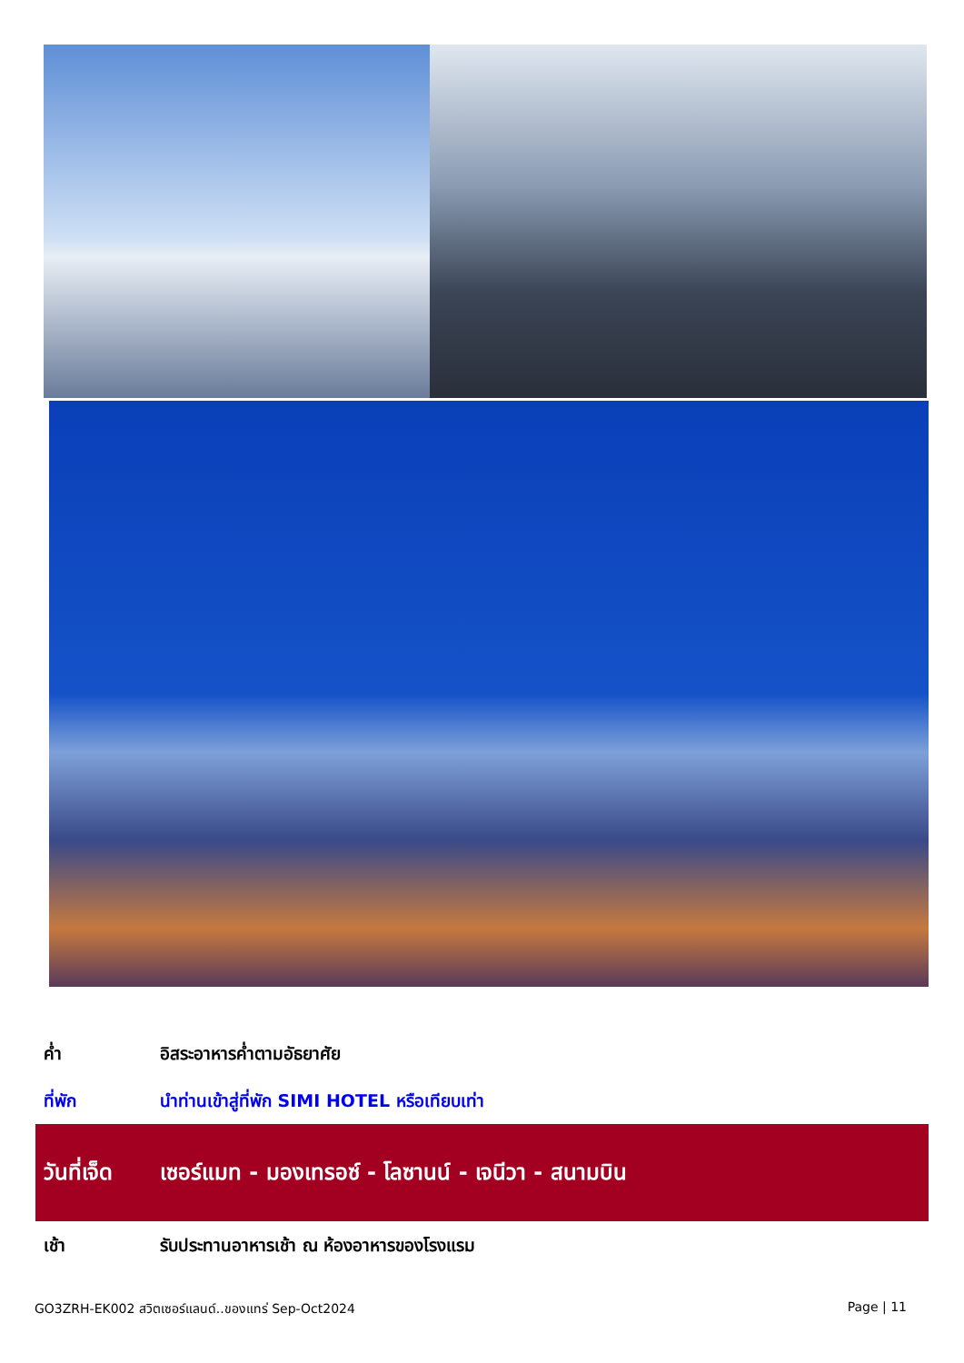ค่ำ อิสระอาหารค่ำตามอัธยาศัย
ที่พัก นำท่านเข้าสู่ที่พัก SIMI HOTEL หรือเทียบเท่า
วันที่เจ็ด
เซอร์แมท - มองเทรอซ์ - โลซานน์ - เจนีวา - สนามบิน
เช้า รับประทานอาหารเช้า ณ ห้องอาหารของโรงแรม
GO3ZRH-EK002 สวิตเซอร์แลนด์..ของแทร่ Sep-Oct2024 Page | 11